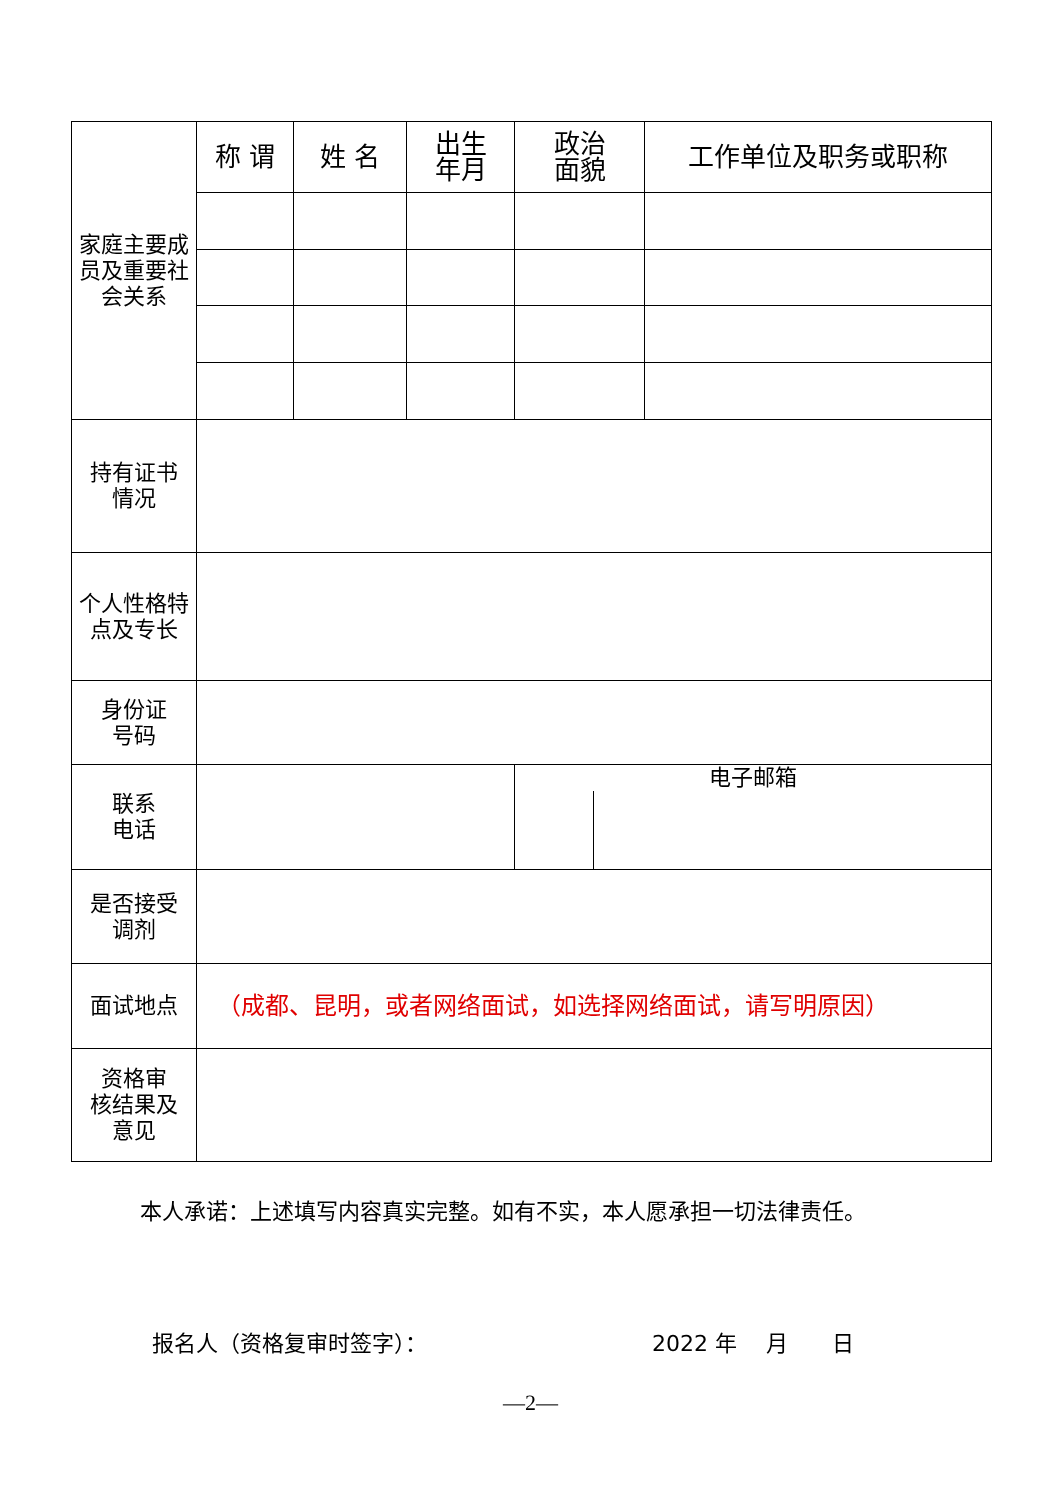| 家庭主要成员及重要社会关系 | 称 谓 | 姓 名 | 出生 年月 | 政治 面貌 | 工作单位及职务或职称 |
| 持有证书 情况 | | | | | |
| 个人性格特 点及专长 | | | | | |
| 身份证 号码 | | | | | |
| 联系 电话 | | | | 电子邮箱 | |
| 是否接受 调剂 | | | | | |
| 面试地点 | （成都、昆明，或者网络面试，如选择网络面试，请写明原因） | | | | |
| 资格审 核结果及 意见 | | | | | |
本人承诺：上述填写内容真实完整。如有不实，本人愿承担一切法律责任。
报名人（资格复审时签字）： 2022 年　 月　　日
—2—